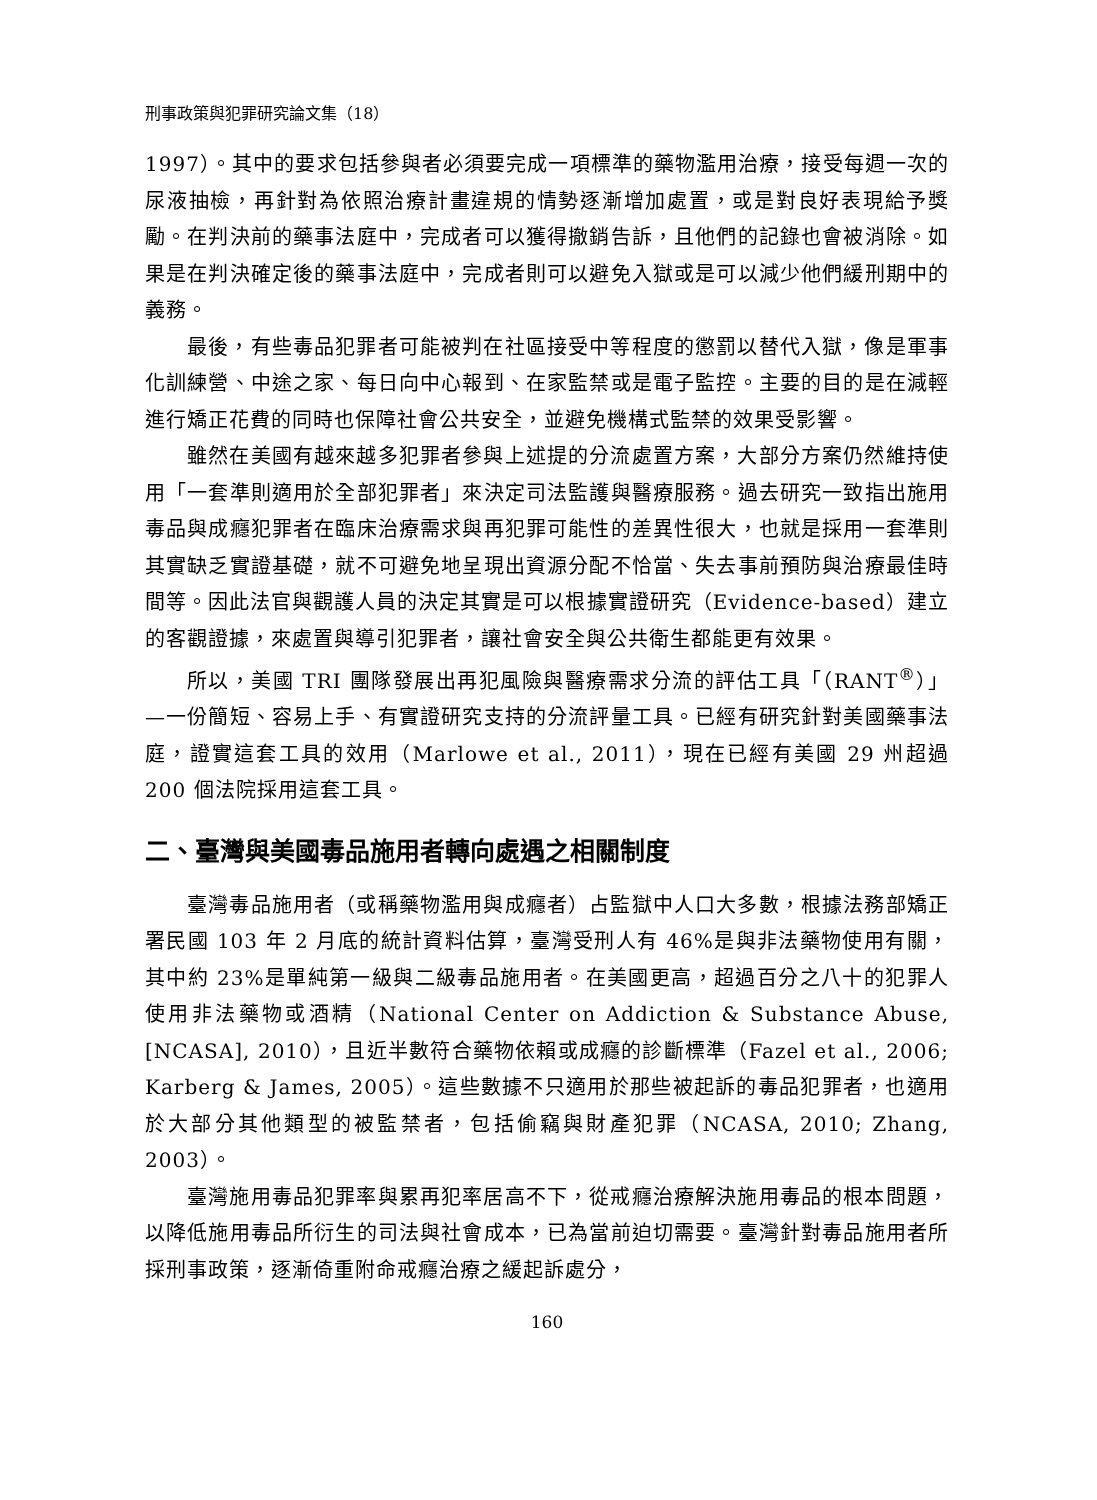刑事政策與犯罪研究論文集（18）
1997）。其中的要求包括參與者必須要完成一項標準的藥物濫用治療，接受每週一次的尿液抽檢，再針對為依照治療計畫違規的情勢逐漸增加處置，或是對良好表現給予獎勵。在判決前的藥事法庭中，完成者可以獲得撤銷告訴，且他們的記錄也會被消除。如果是在判決確定後的藥事法庭中，完成者則可以避免入獄或是可以減少他們緩刑期中的義務。
最後，有些毒品犯罪者可能被判在社區接受中等程度的懲罰以替代入獄，像是軍事化訓練營、中途之家、每日向中心報到、在家監禁或是電子監控。主要的目的是在減輕進行矯正花費的同時也保障社會公共安全，並避免機構式監禁的效果受影響。
雖然在美國有越來越多犯罪者參與上述提的分流處置方案，大部分方案仍然維持使用「一套準則適用於全部犯罪者」來決定司法監護與醫療服務。過去研究一致指出施用毒品與成癮犯罪者在臨床治療需求與再犯罪可能性的差異性很大，也就是採用一套準則其實缺乏實證基礎，就不可避免地呈現出資源分配不恰當、失去事前預防與治療最佳時間等。因此法官與觀護人員的決定其實是可以根據實證研究（Evidence-based）建立的客觀證據，來處置與導引犯罪者，讓社會安全與公共衛生都能更有效果。
所以，美國 TRI 團隊發展出再犯風險與醫療需求分流的評估工具「（RANT<sup>®</sup>）」—一份簡短、容易上手、有實證研究支持的分流評量工具。已經有研究針對美國藥事法庭，證實這套工具的效用（Marlowe et al., 2011），現在已經有美國 29 州超過 200 個法院採用這套工具。
二、臺灣與美國毒品施用者轉向處遇之相關制度
臺灣毒品施用者（或稱藥物濫用與成癮者）占監獄中人口大多數，根據法務部矯正署民國 103 年 2 月底的統計資料估算，臺灣受刑人有 46%是與非法藥物使用有關，其中約 23%是單純第一級與二級毒品施用者。在美國更高，超過百分之八十的犯罪人使用非法藥物或酒精（National Center on Addiction & Substance Abuse, [NCASA], 2010），且近半數符合藥物依賴或成癮的診斷標準（Fazel et al., 2006; Karberg & James, 2005）。這些數據不只適用於那些被起訴的毒品犯罪者，也適用於大部分其他類型的被監禁者，包括偷竊與財產犯罪（NCASA, 2010; Zhang, 2003）。
臺灣施用毒品犯罪率與累再犯率居高不下，從戒癮治療解決施用毒品的根本問題，以降低施用毒品所衍生的司法與社會成本，已為當前迫切需要。臺灣針對毒品施用者所採刑事政策，逐漸倚重附命戒癮治療之緩起訴處分，
160